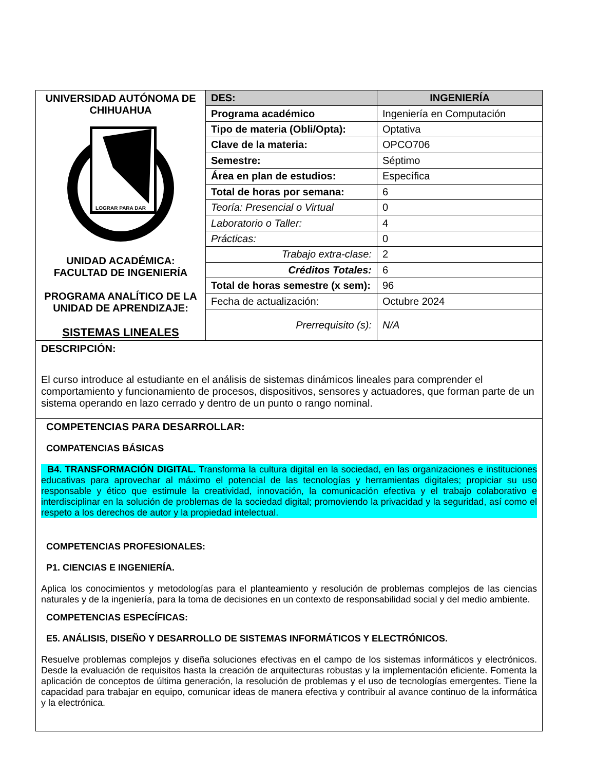| UNIVERSIDAD AUTÓNOMA DE CHIHUAHUA LOGRAR PARA DAR UNIDAD ACADÉMICA: FACULTAD DE INGENIERÍA PROGRAMA ANALÍTICO DE LA UNIDAD DE APRENDIZAJE: SISTEMAS LINEALES | DES: | INGENIERÍA |
| | Programa académico | Ingeniería en Computación |
| | Tipo de materia (Obli/Opta): | Optativa |
| | Clave de la materia: | OPCO706 |
| | Semestre: | Séptimo |
| | Área en plan de estudios: | Específica |
| | Total de horas por semana: | 6 |
| | Teoría: Presencial o Virtual | 0 |
| | Laboratorio o Taller: | 4 |
| | Prácticas: | 0 |
| | Trabajo extra-clase: | 2 |
| | Créditos Totales: | 6 |
| | Total de horas semestre (x sem): | 96 |
| | Fecha de actualización: | Octubre 2024 |
| | Prerrequisito (s): | N/A |
DESCRIPCIÓN:
El curso introduce al estudiante en el análisis de sistemas dinámicos lineales para comprender el comportamiento y funcionamiento de procesos, dispositivos, sensores y actuadores, que forman parte de un sistema operando en lazo cerrado y dentro de un punto o rango nominal.
COMPETENCIAS PARA DESARROLLAR:
COMPATENCIAS BÁSICAS
B4. TRANSFORMACIÓN DIGITAL. Transforma la cultura digital en la sociedad, en las organizaciones e instituciones educativas para aprovechar al máximo el potencial de las tecnologías y herramientas digitales; propiciar su uso responsable y ético que estimule la creatividad, innovación, la comunicación efectiva y el trabajo colaborativo e interdisciplinar en la solución de problemas de la sociedad digital; promoviendo la privacidad y la seguridad, así como el respeto a los derechos de autor y la propiedad intelectual.
COMPETENCIAS PROFESIONALES:
P1. CIENCIAS E INGENIERÍA.
Aplica los conocimientos y metodologías para el planteamiento y resolución de problemas complejos de las ciencias naturales y de la ingeniería, para la toma de decisiones en un contexto de responsabilidad social y del medio ambiente.
COMPETENCIAS ESPECÍFICAS:
E5. ANÁLISIS, DISEÑO Y DESARROLLO DE SISTEMAS INFORMÁTICOS Y ELECTRÓNICOS.
Resuelve problemas complejos y diseña soluciones efectivas en el campo de los sistemas informáticos y electrónicos. Desde la evaluación de requisitos hasta la creación de arquitecturas robustas y la implementación eficiente. Fomenta la aplicación de conceptos de última generación, la resolución de problemas y el uso de tecnologías emergentes. Tiene la capacidad para trabajar en equipo, comunicar ideas de manera efectiva y contribuir al avance continuo de la informática y la electrónica.